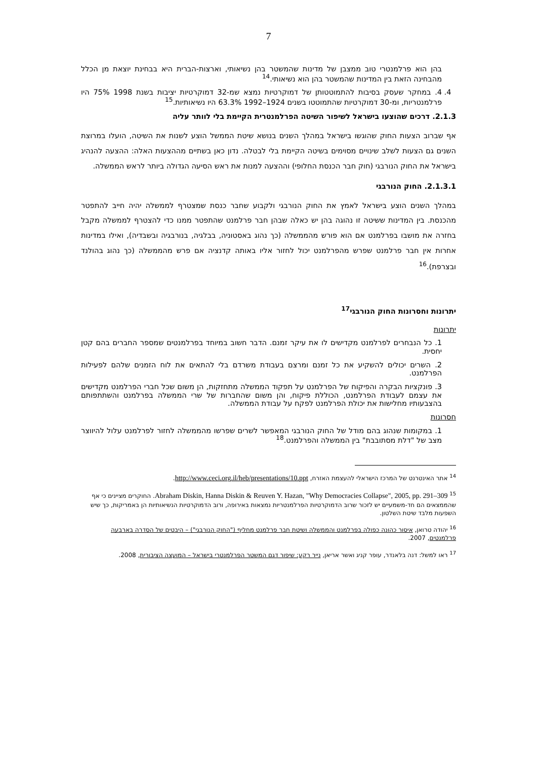7
בהן הוא פרלמנטרי טוב ממצבן של מדינות שהמשטר בהן נשיאותי, וארצות-הברית היא בבחינת יוצאת מן הכלל מהבחינה הזאת בין המדינות שהמשטר בהן הוא נשיאותי.<sup>14</sup>
4. 4. במחקר שעסק בסיבות להתמוטטותן של דמוקרטיות נמצא שמ-32 דמוקרטיות יציבות בשנת 1998 75% היו פרלמנטריות, ומ-30 דמוקרטיות שהתמוטטו בשנים 1924–1992 63.3% היו נשיאותיות.<sup>15</sup>
2.1.3. דרכים שהוצעו בישראל לשיפור השיטה הפרלמנטרית הקיימת בלי לוותר עליה
אף שברוב הצעות החוק שהוגשו בישראל במהלך השנים בנושא שיטת הממשל הוצע לשנות את השיטה, הועלו במרוצת השנים גם הצעות לשלב שינויים מסוימים בשיטה הקיימת בלי לבטלה. נדון כאן בשתיים מההצעות האלה: ההצעה להנהיג בישראל את החוק הנורבגי (חוק חבר הכנסת החלופי) וההצעה למנות את ראש הסיעה הגדולה ביותר לראש הממשלה.
2.1.3.1. החוק הנורבגי
במהלך השנים הוצע בישראל לאמץ את החוק הנורבגי ולקבוע שחבר כנסת שמצטרף לממשלה יהיה חייב להתפטר מהכנסת. בין המדינות ששיטה זו נהוגה בהן יש כאלה שבהן חבר פרלמנט שהתפטר ממנו כדי להצטרף לממשלה מקבל בחזרה את מושבו בפרלמנט אם הוא פורש מהממשלה (כך נהוג באסטוניה, בבלגיה, בנורבגיה ובשבדיה), ואילו במדינות אחרות אין חבר פרלמנט שפרש מהפרלמנט יכול לחזור אליו באותה קדנציה אם פרש מהממשלה (כך נהוג בהולנד ובצרפת).<sup>16</sup>
יתרונות וחסרונות החוק הנורבגי<sup>17</sup>
יתרונות
1. כל הנבחרים לפרלמנט מקדישים לו את עיקר זמנם. הדבר חשוב במיוחד בפרלמנטים שמספר החברים בהם קטן יחסית.
2. השרים יכולים להשקיע את כל זמנם ומרצם בעבודת משרדם בלי להתאים את לוח הזמנים שלהם לפעילות הפרלמנט.
3. פונקציות הבקרה והפיקוח של הפרלמנט על תפקוד הממשלה מתחזקות, הן משום שכל חברי הפרלמנט מקדישים את עצמם לעבודת הפרלמנט, הכוללת פיקוח, והן משום שהחברות של שרי הממשלה בפרלמנט והשתתפותם בהצבעותיו מחלישות את יכולת הפרלמנט לפקח על עבודת הממשלה.
חסרונות
1. במקומות שנהוג בהם מודל של החוק הנורבגי המאפשר לשרים שפרשו מהממשלה לחזור לפרלמנט עלול להיווצר מצב של "דלת מסתובבת" בין הממשלה והפרלמנט.<sup>18</sup>
<sup>14</sup> אתר האינטרנט של המרכז הישראלי להעצמת האזרח, http://www.ceci.org.il/heb/presentations/10.ppt.
<sup>15</sup> Abraham Diskin, Hanna Diskin & Reuven Y. Hazan, "Why Democracies Collapse", 2005, pp. 291–309. החוקרים מציינים כי אף שהממצאים הם חד-משמעיים יש לזכור שרוב הדמוקרטיות הפרלמנטריות נמצאות באירופה, ורוב הדמוקרטיות הנשיאותיות הן באמריקות, כך שיש השפעות מלבד שיטת השלטון.
<sup>16</sup> יהודה טרואן, איסור כהונה כפולה בפרלמנט והממשלה ושיטת חבר פרלמנט מחליף ("החוק הנורבגי") – היבטים של הסדרה בארבעה פרלמנטים, 2007.
<sup>17</sup> ראו למשל: דנה בלאנדר, עופר קניג ואשר אריאן, נייר רקע: שיפור דגם המשטר הפרלמנטרי בישראל – המועצה הציבורית, 2008.